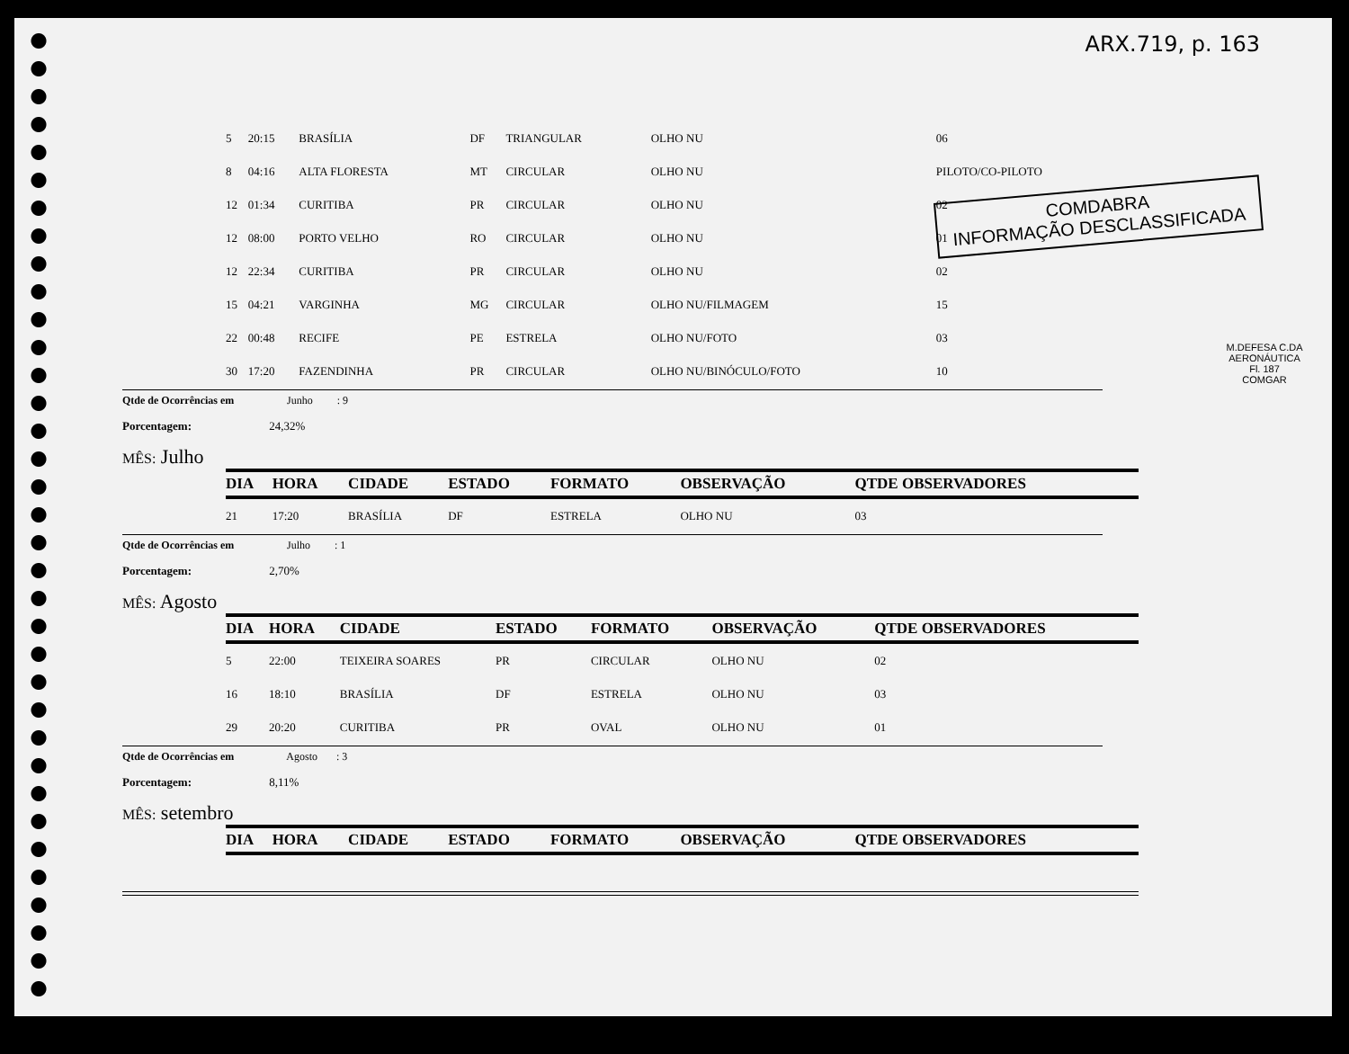ARX.719, p. 163
COMDABRA
INFORMAÇÃO DESCLASSIFICADA
M.DEFESA C.DA AERONÁUTICA
Fl. 187
COMGAR
| 5 | 20:15 | BRASÍLIA | DF | TRIANGULAR | OLHO NU | 06 |
| 8 | 04:16 | ALTA FLORESTA | MT | CIRCULAR | OLHO NU | PILOTO/CO-PILOTO |
| 12 | 01:34 | CURITIBA | PR | CIRCULAR | OLHO NU | 02 |
| 12 | 08:00 | PORTO VELHO | RO | CIRCULAR | OLHO NU | 01 |
| 12 | 22:34 | CURITIBA | PR | CIRCULAR | OLHO NU | 02 |
| 15 | 04:21 | VARGINHA | MG | CIRCULAR | OLHO NU/FILMAGEM | 15 |
| 22 | 00:48 | RECIFE | PE | ESTRELA | OLHO NU/FOTO | 03 |
| 30 | 17:20 | FAZENDINHA | PR | CIRCULAR | OLHO NU/BINÓCULO/FOTO | 10 |
Qtde de Ocorrências em Junho : 9
Porcentagem: 24,32%
MÊS: Julho
| DIA | HORA | CIDADE | ESTADO | FORMATO | OBSERVAÇÃO | QTDE OBSERVADORES |
| --- | --- | --- | --- | --- | --- | --- |
| 21 | 17:20 | BRASÍLIA | DF | ESTRELA | OLHO NU | 03 |
Qtde de Ocorrências em Julho : 1
Porcentagem: 2,70%
MÊS: Agosto
| DIA | HORA | CIDADE | ESTADO | FORMATO | OBSERVAÇÃO | QTDE OBSERVADORES |
| --- | --- | --- | --- | --- | --- | --- |
| 5 | 22:00 | TEIXEIRA SOARES | PR | CIRCULAR | OLHO NU | 02 |
| 16 | 18:10 | BRASÍLIA | DF | ESTRELA | OLHO NU | 03 |
| 29 | 20:20 | CURITIBA | PR | OVAL | OLHO NU | 01 |
Qtde de Ocorrências em Agosto : 3
Porcentagem: 8,11%
MÊS: setembro
| DIA | HORA | CIDADE | ESTADO | FORMATO | OBSERVAÇÃO | QTDE OBSERVADORES |
| --- | --- | --- | --- | --- | --- | --- |